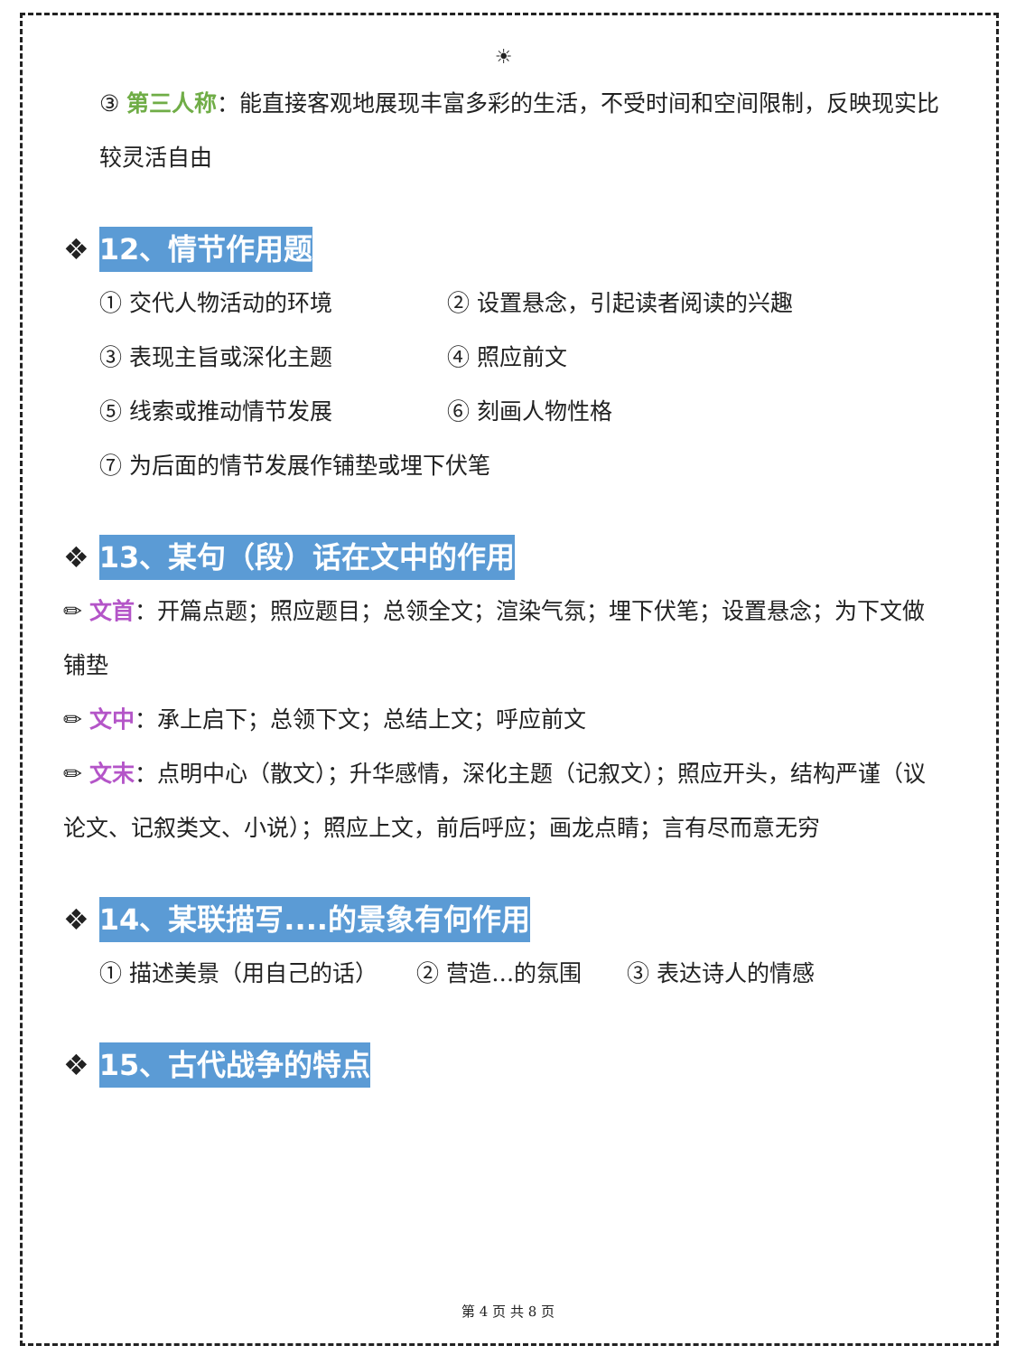☀
③ 第三人称：能直接客观地展现丰富多彩的生活，不受时间和空间限制，反映现实比较灵活自由
❖ 12、情节作用题
① 交代人物活动的环境 ② 设置悬念，引起读者阅读的兴趣
③ 表现主旨或深化主题 ④ 照应前文
⑤ 线索或推动情节发展 ⑥ 刻画人物性格
⑦ 为后面的情节发展作铺垫或埋下伏笔
❖ 13、某句（段）话在文中的作用
✏ 文首：开篇点题；照应题目；总领全文；渲染气氛；埋下伏笔；设置悬念；为下文做铺垫
✏ 文中：承上启下；总领下文；总结上文；呼应前文
✏ 文末：点明中心（散文）；升华感情，深化主题（记叙文）；照应开头，结构严谨（议论文、记叙类文、小说）；照应上文，前后呼应；画龙点睛；言有尽而意无穷
❖ 14、某联描写....的景象有何作用
① 描述美景（用自己的话） ② 营造…的氛围 ③ 表达诗人的情感
❖ 15、古代战争的特点
第 4 页 共 8 页